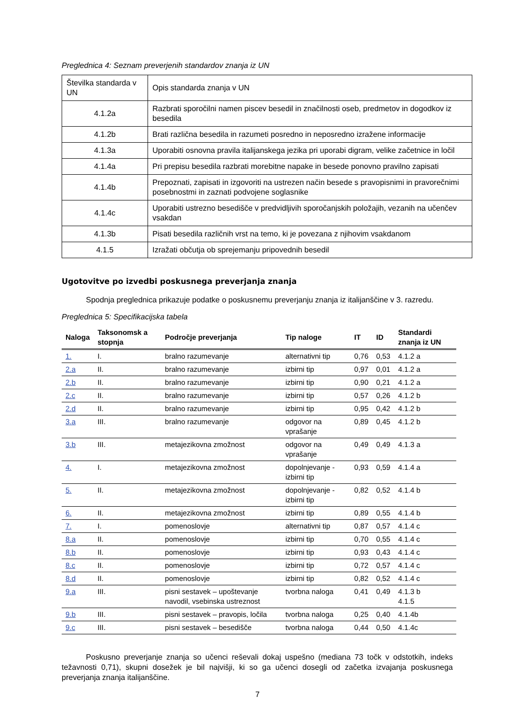Preglednica 4: Seznam preverjenih standardov znanja iz UN
| Številka standarda v UN | Opis standarda znanja v UN |
| 4.1.2a | Razbrati sporočilni namen piscev besedil in značilnosti oseb, predmetov in dogodkov iz besedila |
| 4.1.2b | Brati različna besedila in razumeti posredno in neposredno izražene informacije |
| 4.1.3a | Uporabiti osnovna pravila italijanskega jezika pri uporabi digram, velike začetnice in ločil |
| 4.1.4a | Pri prepisu besedila razbrati morebitne napake in besede ponovno pravilno zapisati |
| 4.1.4b | Prepoznati, zapisati in izgovoriti na ustrezen način besede s pravopisnimi in pravorečnimi posebnostmi in zaznati podvojene soglasnike |
| 4.1.4c | Uporabiti ustrezno besedišče v predvidljivih sporočanjskih položajih, vezanih na učenčev vsakdan |
| 4.1.3b | Pisati besedila različnih vrst na temo, ki je povezana z njihovim vsakdanom |
| 4.1.5 | Izražati občutja ob sprejemanju pripovednih besedil |
Ugotovitve po izvedbi poskusnega preverjanja znanja
Spodnja preglednica prikazuje podatke o poskusnemu preverjanju znanja iz italijanščine v 3. razredu.
Preglednica 5: Specifikacijska tabela
| Naloga | Taksonomsk a stopnja | Področje preverjanja | Tip naloge | IT | ID | Standardi znanja iz UN |
| --- | --- | --- | --- | --- | --- | --- |
| 1. | I. | bralno razumevanje | alternativni tip | 0,76 | 0,53 | 4.1.2 a |
| 2.a | II. | bralno razumevanje | izbirni tip | 0,97 | 0,01 | 4.1.2 a |
| 2.b | II. | bralno razumevanje | izbirni tip | 0,90 | 0,21 | 4.1.2 a |
| 2.c | II. | bralno razumevanje | izbirni tip | 0,57 | 0,26 | 4.1.2 b |
| 2.d | II. | bralno razumevanje | izbirni tip | 0,95 | 0,42 | 4.1.2 b |
| 3.a | III. | bralno razumevanje | odgovor na vprašanje | 0,89 | 0,45 | 4.1.2 b |
| 3.b | III. | metajezikovna zmožnost | odgovor na vprašanje | 0,49 | 0,49 | 4.1.3 a |
| 4. | I. | metajezikovna zmožnost | dopolnjevanje - izbirni tip | 0,93 | 0,59 | 4.1.4 a |
| 5. | II. | metajezikovna zmožnost | dopolnjevanje - izbirni tip | 0,82 | 0,52 | 4.1.4 b |
| 6. | II. | metajezikovna zmožnost | izbirni tip | 0,89 | 0,55 | 4.1.4 b |
| 7. | I. | pomenoslovje | alternativni tip | 0,87 | 0,57 | 4.1.4 c |
| 8.a | II. | pomenoslovje | izbirni tip | 0,70 | 0,55 | 4.1.4 c |
| 8.b | II. | pomenoslovje | izbirni tip | 0,93 | 0,43 | 4.1.4 c |
| 8.c | II. | pomenoslovje | izbirni tip | 0,72 | 0,57 | 4.1.4 c |
| 8.d | II. | pomenoslovje | izbirni tip | 0,82 | 0,52 | 4.1.4 c |
| 9.a | III. | pisni sestavek – upoštevanje navodil, vsebinska ustreznost | tvorbna naloga | 0,41 | 0,49 | 4.1.3 b 4.1.5 |
| 9.b | III. | pisni sestavek – pravopis, ločila | tvorbna naloga | 0,25 | 0,40 | 4.1.4b |
| 9.c | III. | pisni sestavek – besedišče | tvorbna naloga | 0,44 | 0,50 | 4.1.4c |
Poskusno preverjanje znanja so učenci reševali dokaj uspešno (mediana 73 točk v odstotkih, indeks težavnosti 0,71), skupni dosežek je bil najvišji, ki so ga učenci dosegli od začetka izvajanja poskusnega preverjanja znanja italijanščine.
7